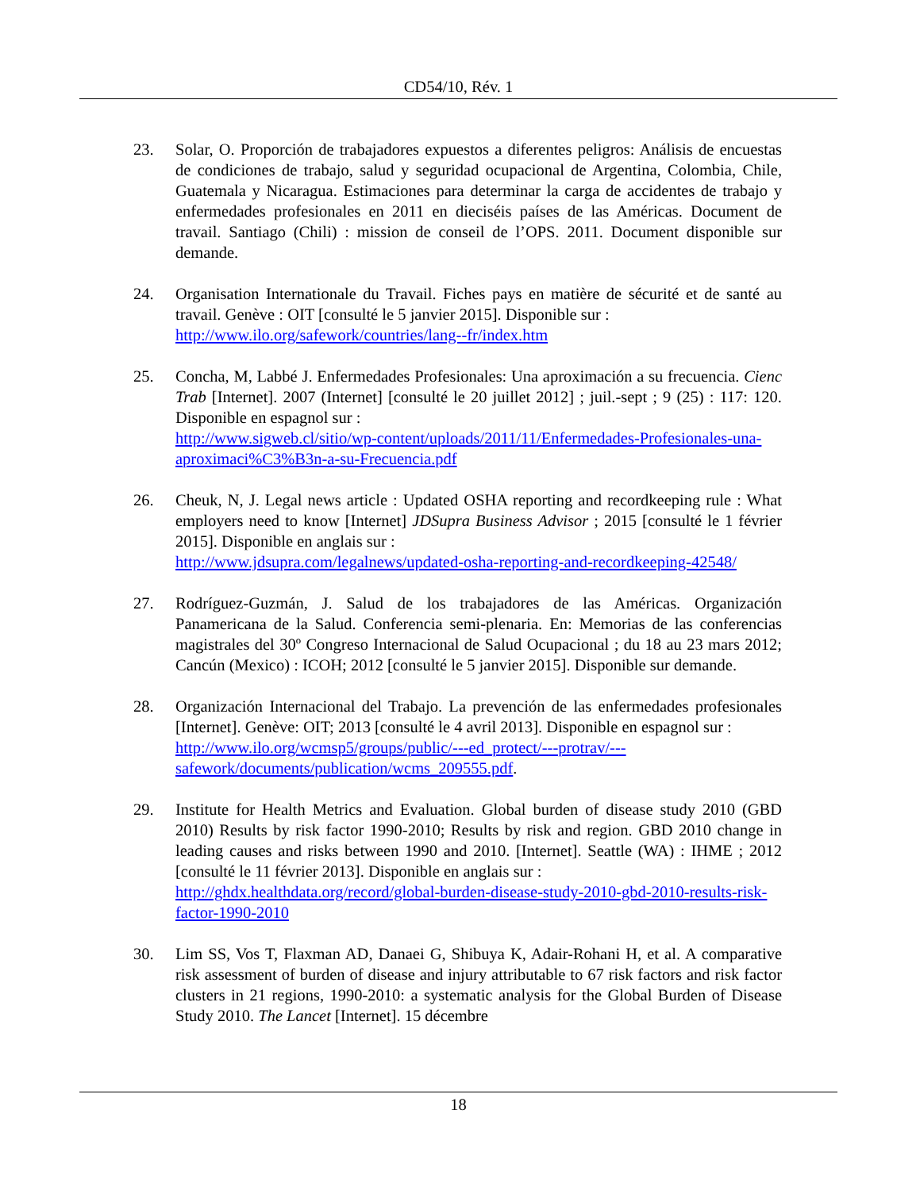CD54/10, Rév. 1
23. Solar, O. Proporción de trabajadores expuestos a diferentes peligros: Análisis de encuestas de condiciones de trabajo, salud y seguridad ocupacional de Argentina, Colombia, Chile, Guatemala y Nicaragua. Estimaciones para determinar la carga de accidentes de trabajo y enfermedades profesionales en 2011 en dieciséis países de las Américas. Document de travail. Santiago (Chili) : mission de conseil de l’OPS. 2011. Document disponible sur demande.
24. Organisation Internationale du Travail. Fiches pays en matière de sécurité et de santé au travail. Genève : OIT [consulté le 5 janvier 2015]. Disponible sur :
http://www.ilo.org/safework/countries/lang--fr/index.htm
25. Concha, M, Labbé J. Enfermedades Profesionales: Una aproximación a su frecuencia. Cienc Trab [Internet]. 2007 (Internet] [consulté le 20 juillet 2012] ; juil.-sept ; 9 (25) : 117: 120. Disponible en espagnol sur :
http://www.sigweb.cl/sitio/wp-content/uploads/2011/11/Enfermedades-Profesionales-una-aproximaci%C3%B3n-a-su-Frecuencia.pdf
26. Cheuk, N, J. Legal news article : Updated OSHA reporting and recordkeeping rule : What employers need to know [Internet] JDSupra Business Advisor ; 2015 [consulté le 1 février 2015]. Disponible en anglais sur :
http://www.jdsupra.com/legalnews/updated-osha-reporting-and-recordkeeping-42548/
27. Rodríguez-Guzmán, J. Salud de los trabajadores de las Américas. Organización Panamericana de la Salud. Conferencia semi-plenaria. En: Memorias de las conferencias magistrales del 30º Congreso Internacional de Salud Ocupacional ; du 18 au 23 mars 2012; Cancún (Mexico) : ICOH; 2012 [consulté le 5 janvier 2015]. Disponible sur demande.
28. Organización Internacional del Trabajo. La prevención de las enfermedades profesionales [Internet]. Genève: OIT; 2013 [consulté le 4 avril 2013]. Disponible en espagnol sur :
http://www.ilo.org/wcmsp5/groups/public/---ed_protect/---protrav/---safework/documents/publication/wcms_209555.pdf.
29. Institute for Health Metrics and Evaluation. Global burden of disease study 2010 (GBD 2010) Results by risk factor 1990-2010; Results by risk and region. GBD 2010 change in leading causes and risks between 1990 and 2010. [Internet]. Seattle (WA) : IHME ; 2012 [consulté le 11 février 2013]. Disponible en anglais sur :
http://ghdx.healthdata.org/record/global-burden-disease-study-2010-gbd-2010-results-risk-factor-1990-2010
30. Lim SS, Vos T, Flaxman AD, Danaei G, Shibuya K, Adair-Rohani H, et al. A comparative risk assessment of burden of disease and injury attributable to 67 risk factors and risk factor clusters in 21 regions, 1990-2010: a systematic analysis for the Global Burden of Disease Study 2010. The Lancet [Internet]. 15 décembre
18